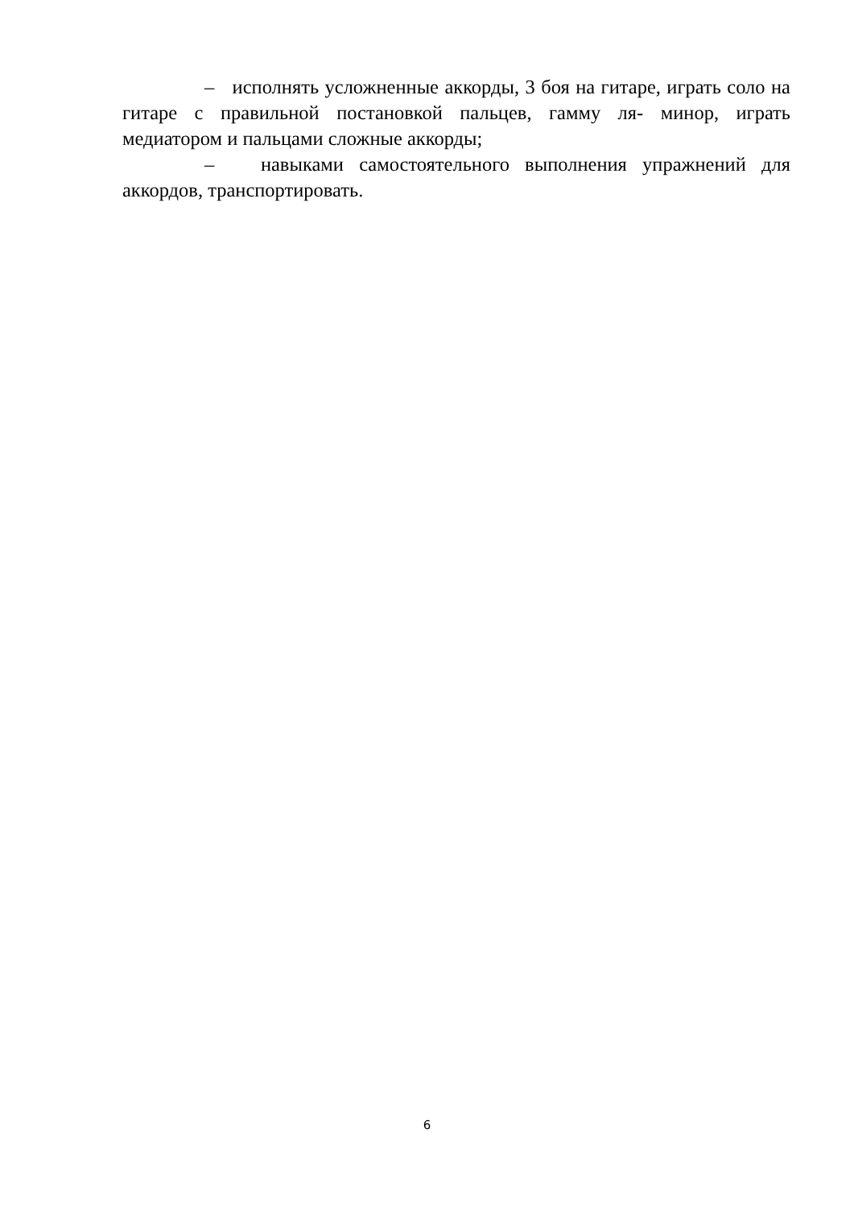– исполнять усложненные аккорды, 3 боя на гитаре, играть соло на гитаре с правильной постановкой пальцев, гамму ля- минор, играть медиатором и пальцами сложные аккорды;
– навыками самостоятельного выполнения упражнений для аккордов, транспортировать.
6